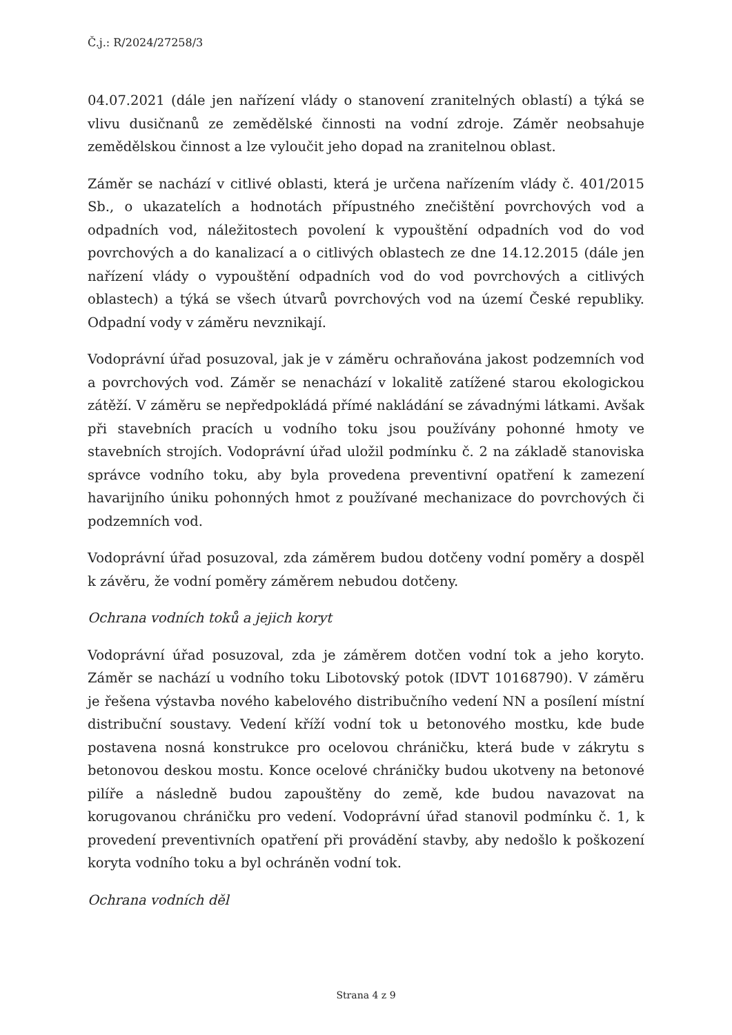Č.j.: R/2024/27258/3
04.07.2021 (dále jen nařízení vlády o stanovení zranitelných oblastí) a týká se vlivu dusičnanů ze zemědělské činnosti na vodní zdroje. Záměr neobsahuje zemědělskou činnost a lze vyloučit jeho dopad na zranitelnou oblast.
Záměr se nachází v citlivé oblasti, která je určena nařízením vlády č. 401/2015 Sb., o ukazatelích a hodnotách přípustného znečištění povrchových vod a odpadních vod, náležitostech povolení k vypouštění odpadních vod do vod povrchových a do kanalizací a o citlivých oblastech ze dne 14.12.2015 (dále jen nařízení vlády o vypouštění odpadních vod do vod povrchových a citlivých oblastech) a týká se všech útvarů povrchových vod na území České republiky. Odpadní vody v záměru nevznikají.
Vodoprávní úřad posuzoval, jak je v záměru ochraňována jakost podzemních vod a povrchových vod. Záměr se nenachází v lokalitě zatížené starou ekologickou zátěží. V záměru se nepředpokládá přímé nakládání se závadnými látkami. Avšak při stavebních pracích u vodního toku jsou používány pohonné hmoty ve stavebních strojích. Vodoprávní úřad uložil podmínku č. 2 na základě stanoviska správce vodního toku, aby byla provedena preventivní opatření k zamezení havarijního úniku pohonných hmot z používané mechanizace do povrchových či podzemních vod.
Vodoprávní úřad posuzoval, zda záměrem budou dotčeny vodní poměry a dospěl k závěru, že vodní poměry záměrem nebudou dotčeny.
Ochrana vodních toků a jejich koryt
Vodoprávní úřad posuzoval, zda je záměrem dotčen vodní tok a jeho koryto. Záměr se nachází u vodního toku Libotovský potok (IDVT 10168790). V záměru je řešena výstavba nového kabelového distribučního vedení NN a posílení místní distribuční soustavy. Vedení kříží vodní tok u betonového mostku, kde bude postavena nosná konstrukce pro ocelovou chráničku, která bude v zákrytu s betonovou deskou mostu. Konce ocelové chráničky budou ukotveny na betonové pilíře a následně budou zapouštěny do země, kde budou navazovat na korugovanou chráničku pro vedení. Vodoprávní úřad stanovil podmínku č. 1, k provedení preventivních opatření při provádění stavby, aby nedošlo k poškození koryta vodního toku a byl ochráněn vodní tok.
Ochrana vodních děl
Strana 4 z 9